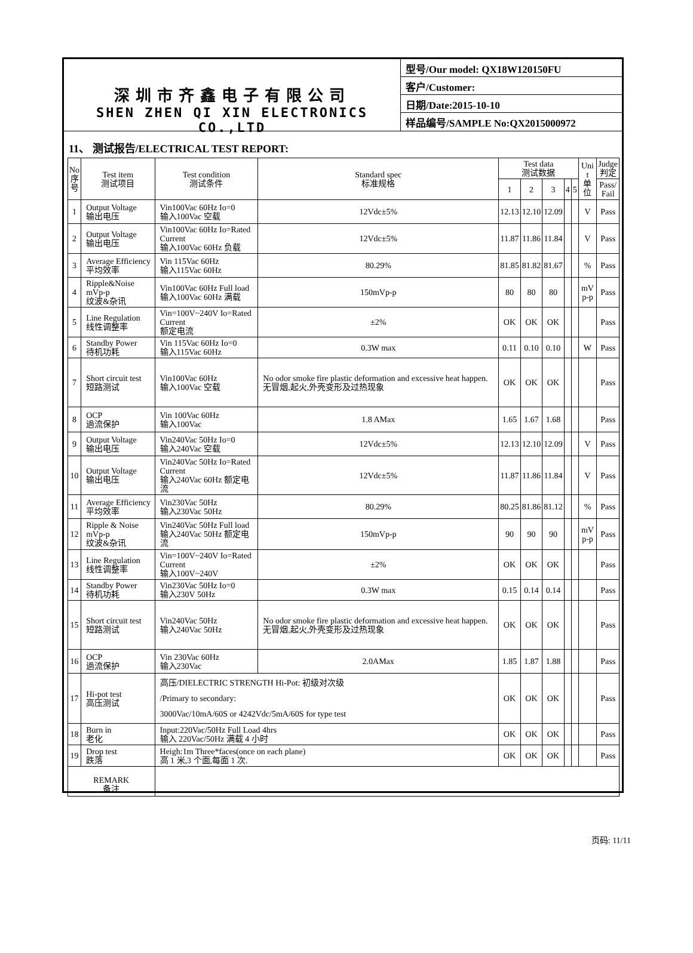深圳市齐鑫电子有限公司
SHEN ZHEN QI XIN ELECTRONICS CO.,LTD
型号/Our model: QX18W120150FU
客户/Customer:
日期/Date:2015-10-10
样品编号/SAMPLE No:QX2015000972
11、 测试报告/ELECTRICAL TEST REPORT:
| No 序 号 | Test item 测试项目 | Test condition 测试条件 | Standard spec 标准规格 | Test data 测试数据 | | | | | Uni t 单 位 | Judge 判定 |
| --- | --- | --- | --- | --- | --- | --- | --- | --- | --- | --- |
| | | | | 1 | 2 | 3 | 4 | 5 | | Pass/ Fail |
| 1 | Output Voltage 输出电压 | Vin100Vac 60Hz Io=0 输入100Vac 空载 | 12Vdc±5% | 12.13 | 12.10 | 12.09 | | | V | Pass |
| 2 | Output Voltage 输出电压 | Vin100Vac 60Hz Io=Rated Current 输入100Vac 60Hz 负载 | 12Vdc±5% | 11.87 | 11.86 | 11.84 | | | V | Pass |
| 3 | Average Efficiency 平均效率 | Vin 115Vac 60Hz 输入115Vac 60Hz | 80.29% | 81.85 | 81.82 | 81.67 | | | % | Pass |
| 4 | Ripple&Noise mVp-p 纹波&杂讯 | Vin100Vac 60Hz Full load 输入100Vac 60Hz 满载 | 150mVp-p | 80 | 80 | 80 | | | mV p-p | Pass |
| 5 | Line Regulation 线性调整率 | Vin=100V~240V Io=Rated Current 额定电流 | ±2% | OK | OK | OK | | | | Pass |
| 6 | Standby Power 待机功耗 | Vin 115Vac 60Hz Io=0 输入115Vac 60Hz | 0.3W max | 0.11 | 0.10 | 0.10 | | | W | Pass |
| 7 | Short circuit test 短路测试 | Vin100Vac 60Hz 输入100Vac 空载 | No odor smoke fire plastic deformation and excessive heat happen. 无冒烟,起火,外壳变形及过热现象 | OK | OK | OK | | | | Pass |
| 8 | OCP 過流保护 | Vin 100Vac 60Hz 输入100Vac | 1.8 AMax | 1.65 | 1.67 | 1.68 | | | | Pass |
| 9 | Output Voltage 输出电压 | Vin240Vac 50Hz Io=0 输入240Vac 空载 | 12Vdc±5% | 12.13 | 12.10 | 12.09 | | | V | Pass |
| 10 | Output Voltage 输出电压 | Vin240Vac 50Hz Io=Rated Current 输入240Vac 60Hz 额定电流 | 12Vdc±5% | 11.87 | 11.86 | 11.84 | | | V | Pass |
| 11 | Average Efficiency 平均效率 | Vin230Vac 50Hz 输入230Vac 50Hz | 80.29% | 80.25 | 81.86 | 81.12 | | | % | Pass |
| 12 | Ripple & Noise mVp-p 纹波&杂讯 | Vin240Vac 50Hz Full load 输入240Vac 50Hz 额定电流 | 150mVp-p | 90 | 90 | 90 | | | mV p-p | Pass |
| 13 | Line Regulation 线性调整率 | Vin=100V~240V Io=Rated Current 输入100V~240V | ±2% | OK | OK | OK | | | | Pass |
| 14 | Standby Power 待机功耗 | Vin230Vac 50Hz Io=0 输入230V 50Hz | 0.3W max | 0.15 | 0.14 | 0.14 | | | | Pass |
| 15 | Short circuit test 短路测试 | Vin240Vac 50Hz 输入240Vac 50Hz | No odor smoke fire plastic deformation and excessive heat happen. 无冒烟,起火,外壳变形及过热现象 | OK | OK | OK | | | | Pass |
| 16 | OCP 過流保护 | Vin 230Vac 60Hz 输入230Vac | 2.0AMax | 1.85 | 1.87 | 1.88 | | | | Pass |
| 17 | Hi-pot test 高压测试 | 高压/DIELECTRIC STRENGTH Hi-Pot: 初级对次级 /Primary to secondary: 3000Vac/10mA/60S or 4242Vdc/5mA/60S for type test | | OK | OK | OK | | | | Pass |
| 18 | Burn in 老化 | Input:220Vac/50Hz Full Load 4hrs 输入 220Vac/50Hz 满载 4 小时 | | OK | OK | OK | | | | Pass |
| 19 | Drop test 跌落 | Heigh:1m Three*faces(once on each plane) 高 1 米,3 个面,每面 1 次. | | OK | OK | OK | | | | Pass |
| REMARK 备注 | | | | | | | | | | |
页码: 11/11